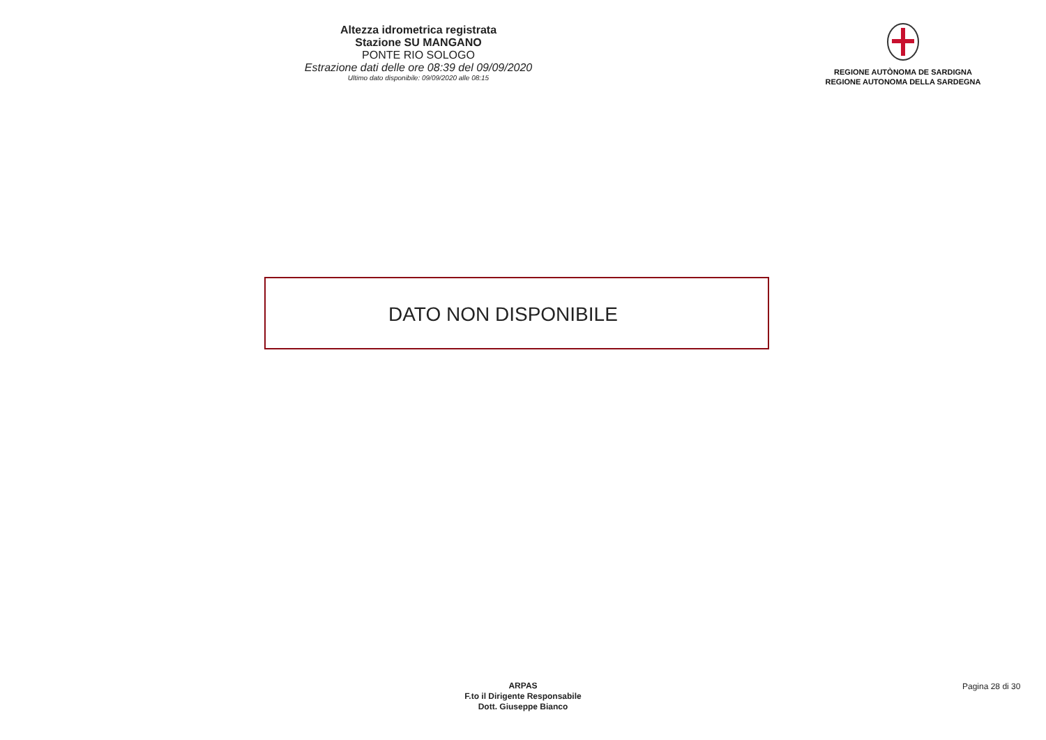Altezza idrometrica registrata
Stazione SU MANGANO
PONTE RIO SOLOGO
Estrazione dati delle ore 08:39 del 09/09/2020
Ultimo dato disponibile: 09/09/2020 alle 08:15
REGIONE AUTÒNOMA DE SARDIGNA
REGIONE AUTONOMA DELLA SARDEGNA
DATO NON DISPONIBILE
ARPAS
F.to il Dirigente Responsabile
Dott. Giuseppe Bianco
Pagina 28 di 30